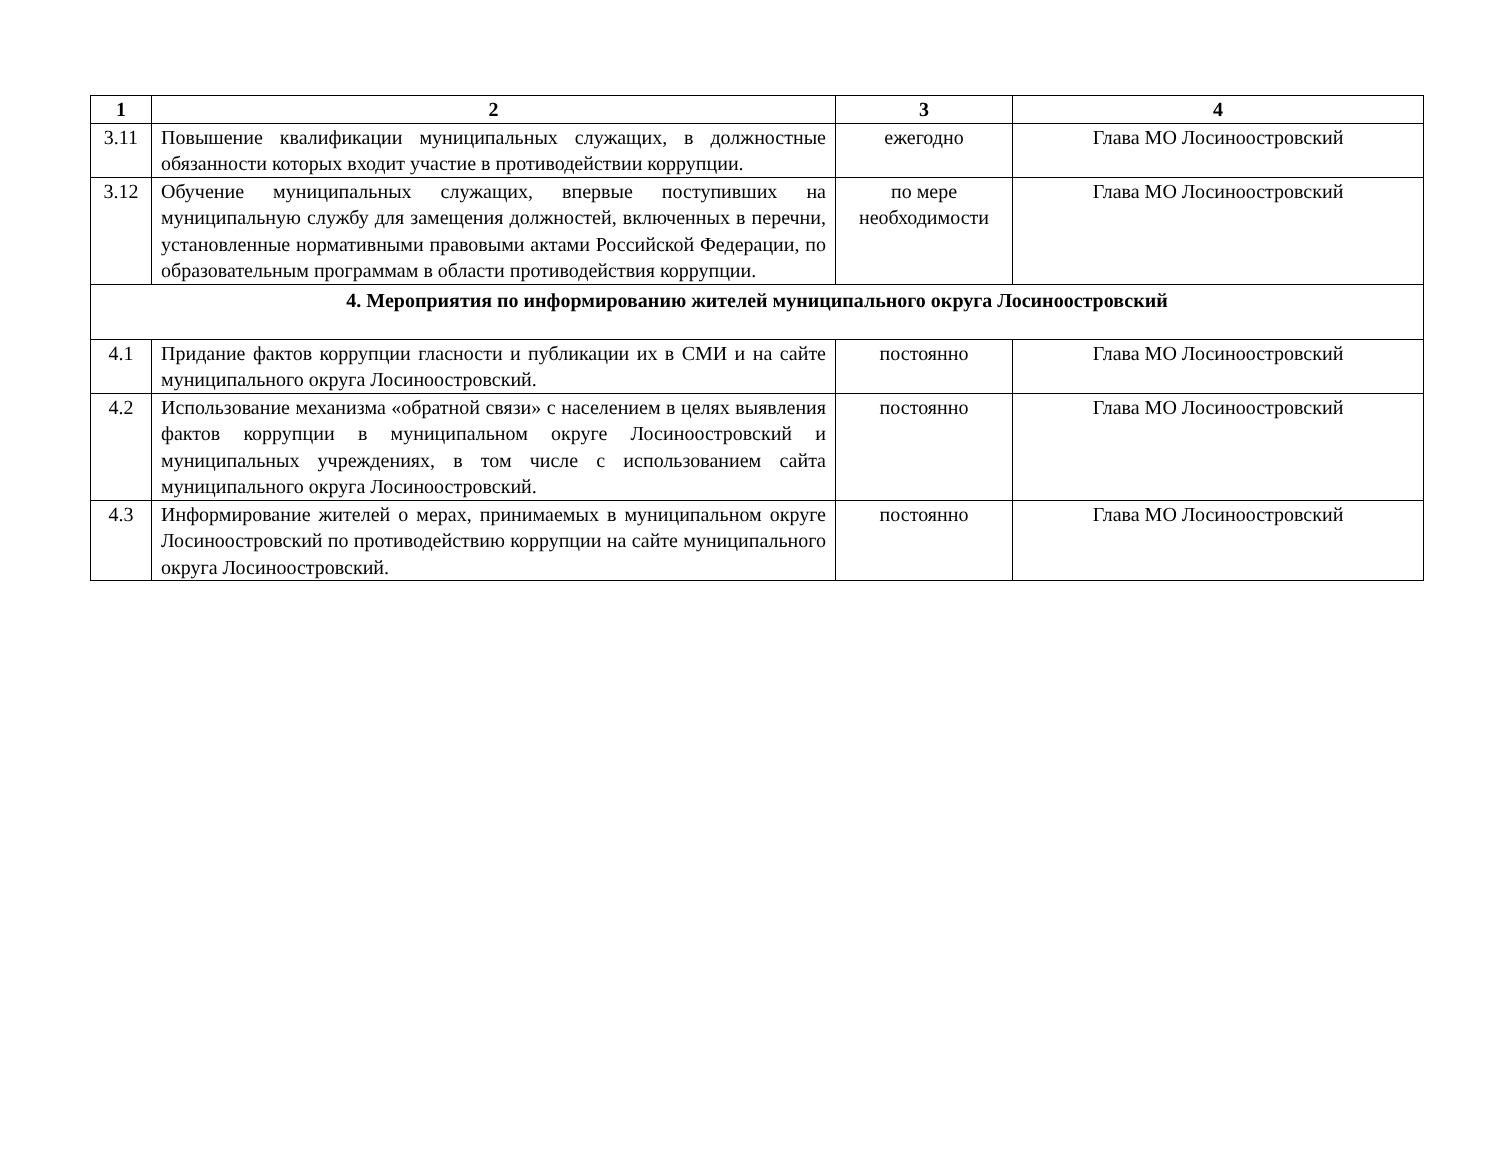| 1 | 2 | 3 | 4 |
| --- | --- | --- | --- |
| 3.11 | Повышение квалификации муниципальных служащих, в должностные обязанности которых входит участие в противодействии коррупции. | ежегодно | Глава МО Лосиноостровский |
| 3.12 | Обучение муниципальных служащих, впервые поступивших на муниципальную службу для замещения должностей, включенных в перечни, установленные нормативными правовыми актами Российской Федерации, по образовательным программам в области противодействия коррупции. | по мере необходимости | Глава МО Лосиноостровский |
| 4. Мероприятия по информированию жителей муниципального округа Лосиноостровский | | | |
| 4.1 | Придание фактов коррупции гласности и публикации их в СМИ и на сайте муниципального округа Лосиноостровский. | постоянно | Глава МО Лосиноостровский |
| 4.2 | Использование механизма «обратной связи» с населением в целях выявления фактов коррупции в муниципальном округе Лосиноостровский и муниципальных учреждениях, в том числе с использованием сайта муниципального округа Лосиноостровский. | постоянно | Глава МО Лосиноостровский |
| 4.3 | Информирование жителей о мерах, принимаемых в муниципальном округе Лосиноостровский по противодействию коррупции на сайте муниципального округа Лосиноостровский. | постоянно | Глава МО Лосиноостровский |